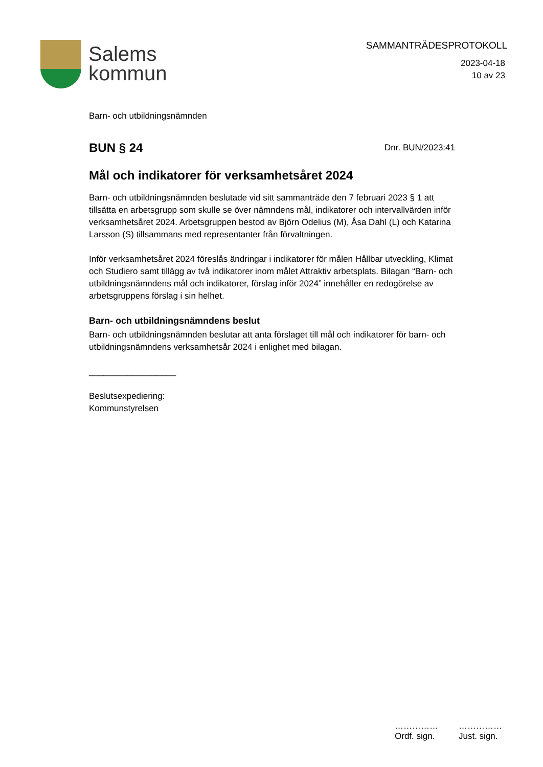Salems
kommun
SAMMANTRÄDESPROTOKOLL
2023-04-18
10 av 23
Barn- och utbildningsnämnden
BUN § 24
Dnr. BUN/2023:41
Mål och indikatorer för verksamhetsåret 2024
Barn- och utbildningsnämnden beslutade vid sitt sammanträde den 7 februari 2023 § 1 att tillsätta en arbetsgrupp som skulle se över nämndens mål, indikatorer och intervallvärden inför verksamhetsåret 2024. Arbetsgruppen bestod av Björn Odelius (M), Åsa Dahl (L) och Katarina Larsson (S) tillsammans med representanter från förvaltningen.
Inför verksamhetsåret 2024 föreslås ändringar i indikatorer för målen Hållbar utveckling, Klimat och Studiero samt tillägg av två indikatorer inom målet Attraktiv arbetsplats. Bilagan “Barn- och utbildningsnämndens mål och indikatorer, förslag inför 2024” innehåller en redogörelse av arbetsgruppens förslag i sin helhet.
Barn- och utbildningsnämndens beslut
Barn- och utbildningsnämnden beslutar att anta förslaget till mål och indikatorer för barn- och utbildningsnämndens verksamhetsår 2024 i enlighet med bilagan.
__________________
Beslutsexpediering:
Kommunstyrelsen
……………
Ordf. sign.
……………
Just. sign.